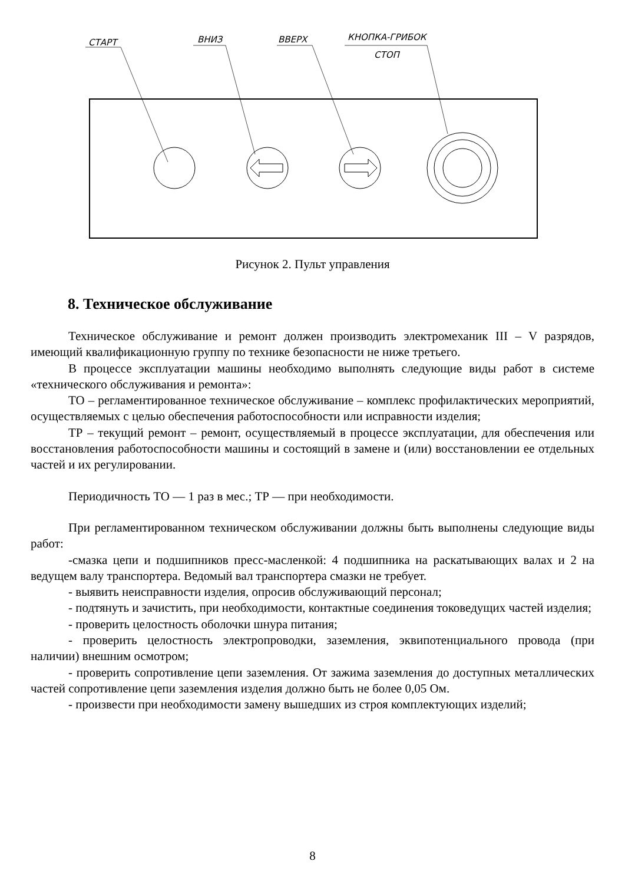СТАРТ ВНИЗ ВВЕРХ КНОПКА-ГРИБОК
СТОП
Рисунок 2. Пульт управления
8. Техническое обслуживание
Техническое обслуживание и ремонт должен производить электромеханик III – V разрядов, имеющий квалификационную группу по технике безопасности не ниже третьего.
В процессе эксплуатации машины необходимо выполнять следующие виды работ в системе «технического обслуживания и ремонта»:
ТО – регламентированное техническое обслуживание – комплекс профилактических мероприятий, осуществляемых с целью обеспечения работоспособности или исправности изделия;
ТР – текущий ремонт – ремонт, осуществляемый в процессе эксплуатации, для обеспечения или восстановления работоспособности машины и состоящий в замене и (или) восстановлении ее отдельных частей и их регулировании.
Периодичность ТО — 1 раз в мес.; ТР — при необходимости.
При регламентированном техническом обслуживании должны быть выполнены следующие виды работ:
-смазка цепи и подшипников пресс-масленкой: 4 подшипника на раскатывающих валах и 2 на ведущем валу транспортера. Ведомый вал транспортера смазки не требует.
- выявить неисправности изделия, опросив обслуживающий персонал;
- подтянуть и зачистить, при необходимости, контактные соединения токоведущих частей изделия;
- проверить целостность оболочки шнура питания;
- проверить целостность электропроводки, заземления, эквипотенциального провода (при наличии) внешним осмотром;
- проверить сопротивление цепи заземления. От зажима заземления до доступных металлических частей сопротивление цепи заземления изделия должно быть не более 0,05 Ом.
- произвести при необходимости замену вышедших из строя комплектующих изделий;
8